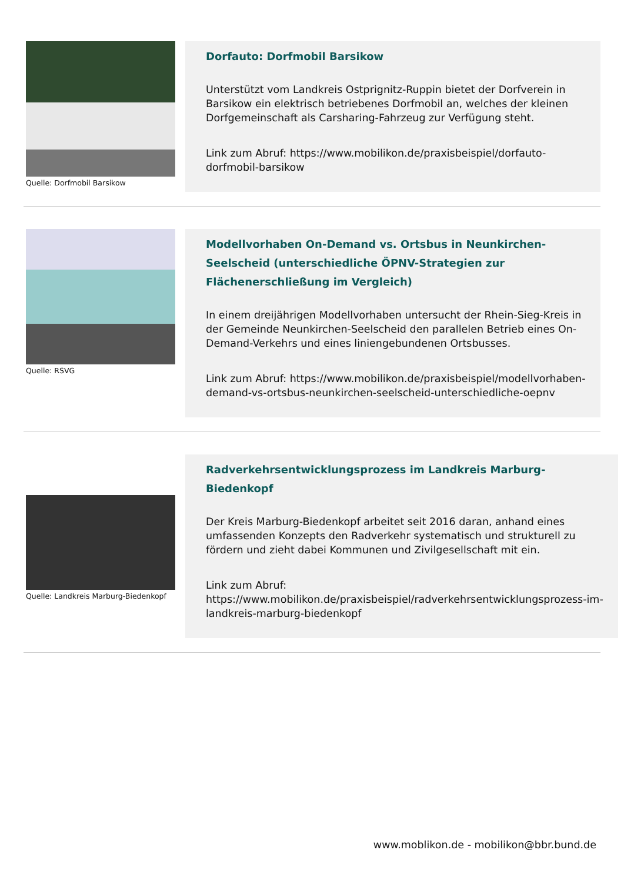Quelle: Dorfmobil Barsikow
Dorfauto: Dorfmobil Barsikow
Unterstützt vom Landkreis Ostprignitz-Ruppin bietet der Dorfverein in Barsikow ein elektrisch betriebenes Dorfmobil an, welches der kleinen Dorfgemeinschaft als Carsharing-Fahrzeug zur Verfügung steht.
Link zum Abruf: https://www.mobilikon.de/praxisbeispiel/dorfauto-dorfmobil-barsikow
Quelle: RSVG
Modellvorhaben On-Demand vs. Ortsbus in Neunkirchen-Seelscheid (unterschiedliche ÖPNV-Strategien zur Flächenerschließung im Vergleich)
In einem dreijährigen Modellvorhaben untersucht der Rhein-Sieg-Kreis in der Gemeinde Neunkirchen-Seelscheid den parallelen Betrieb eines On-Demand-Verkehrs und eines liniengebundenen Ortsbusses.
Link zum Abruf: https://www.mobilikon.de/praxisbeispiel/modellvorhaben-demand-vs-ortsbus-neunkirchen-seelscheid-unterschiedliche-oepnv
Quelle: Landkreis Marburg-Biedenkopf
Radverkehrsentwicklungsprozess im Landkreis Marburg-Biedenkopf
Der Kreis Marburg-Biedenkopf arbeitet seit 2016 daran, anhand eines umfassenden Konzepts den Radverkehr systematisch und strukturell zu fördern und zieht dabei Kommunen und Zivilgesellschaft mit ein.
Link zum Abruf: https://www.mobilikon.de/praxisbeispiel/radverkehrsentwicklungsprozess-im-landkreis-marburg-biedenkopf
www.moblikon.de - mobilikon@bbr.bund.de